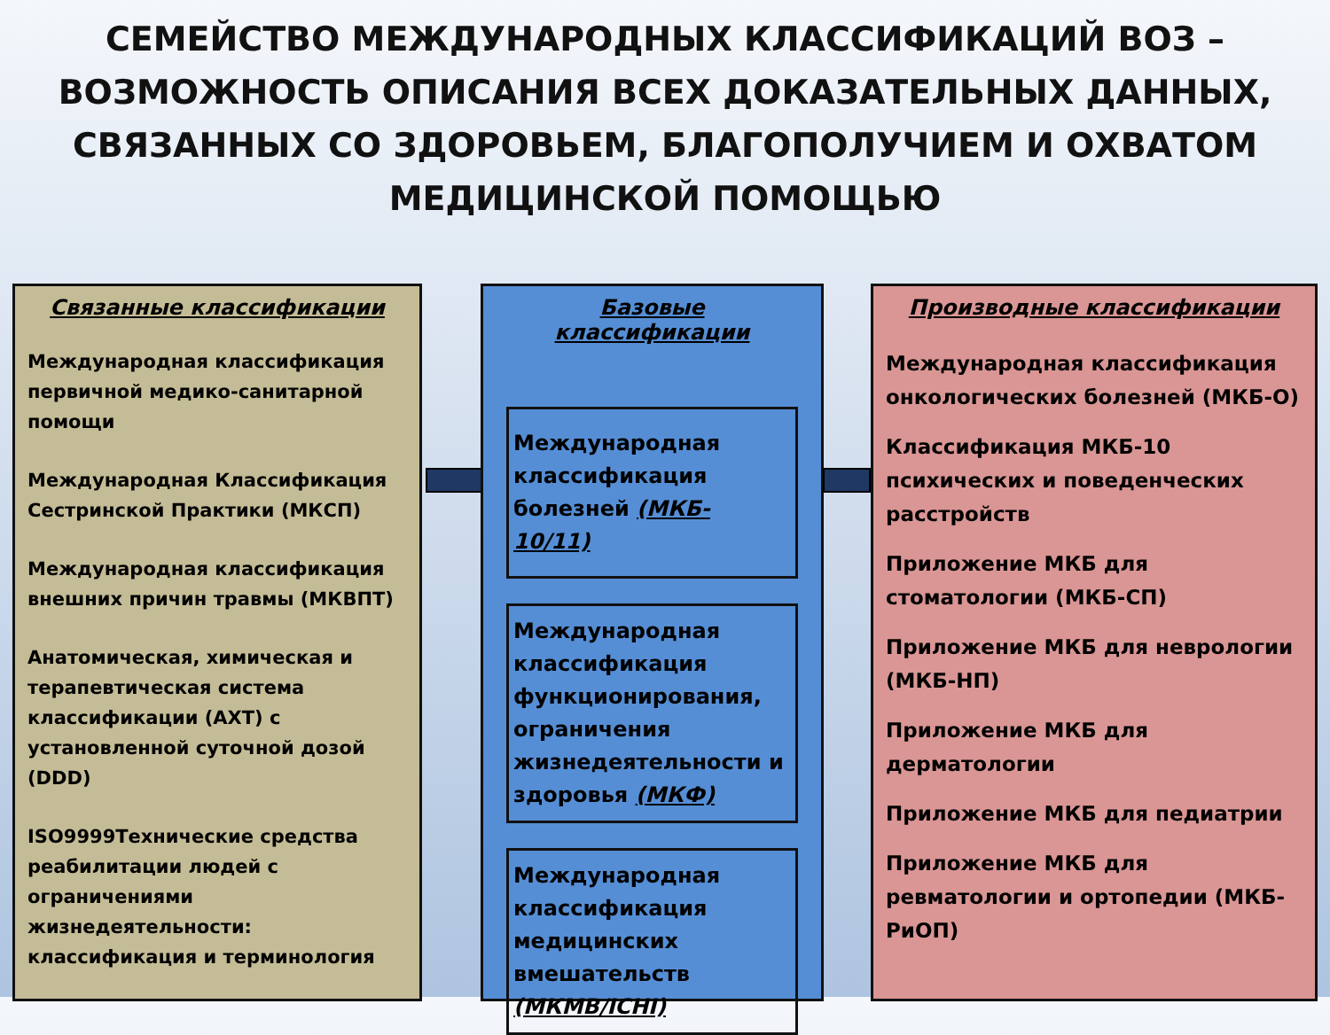СЕМЕЙСТВО МЕЖДУНАРОДНЫХ КЛАССИФИКАЦИЙ ВОЗ – ВОЗМОЖНОСТЬ ОПИСАНИЯ ВСЕХ ДОКАЗАТЕЛЬНЫХ ДАННЫХ, СВЯЗАННЫХ СО ЗДОРОВЬЕМ, БЛАГОПОЛУЧИЕМ И ОХВАТОМ МЕДИЦИНСКОЙ ПОМОЩЬЮ
Связанные классификации
Международная классификация первичной медико-санитарной помощи
Международная Классификация Сестринской Практики (МКСП)
Международная классификация внешних причин травмы (МКВПТ)
Анатомическая, химическая и терапевтическая система классификации (АХТ) с установленной суточной дозой (DDD)
ISO9999Технические средства реабилитации людей с ограничениями жизнедеятельности: классификация и терминология
Базовые классификации
Международная классификация болезней (МКБ- 10/11)
Международная классификация функционирования, ограничения жизнедеятельности и здоровья (МКФ)
Международная классификация медицинских вмешательств (МКМВ/ICHI)
Производные классификации
Международная классификация онкологических болезней (МКБ-О)
Классификация МКБ-10 психических и поведенческих расстройств
Приложение МКБ для стоматологии (МКБ-СП)
Приложение МКБ для неврологии (МКБ-НП)
Приложение МКБ для дерматологии
Приложение МКБ для педиатрии
Приложение МКБ для ревматологии и ортопедии (МКБ-РиОП)